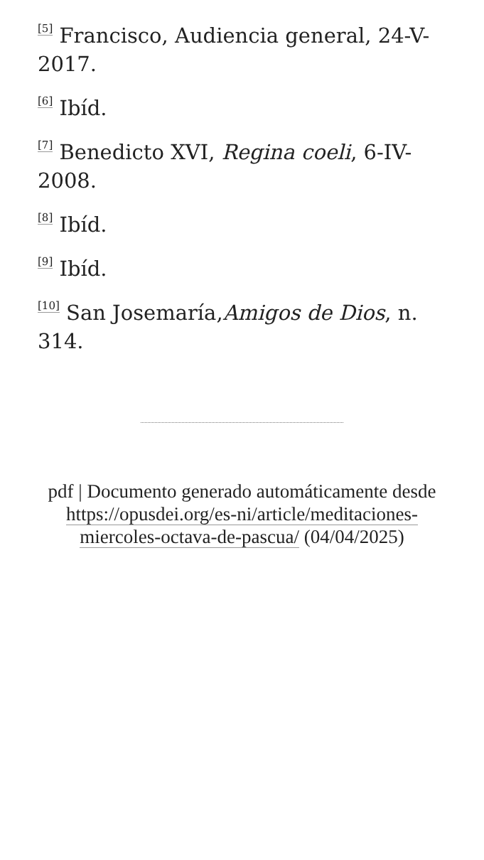<sup>[5]</sup> Francisco, Audiencia general, 24-V-2017.
<sup>[6]</sup> Ibíd.
<sup>[7]</sup> Benedicto XVI, Regina coeli, 6-IV-2008.
<sup>[8]</sup> Ibíd.
<sup>[9]</sup> Ibíd.
<sup>[10]</sup> San Josemaría,Amigos de Dios, n. 314.
pdf | Documento generado automáticamente desde https://opusdei.org/es-ni/article/meditaciones-miercoles-octava-de-pascua/ (04/04/2025)